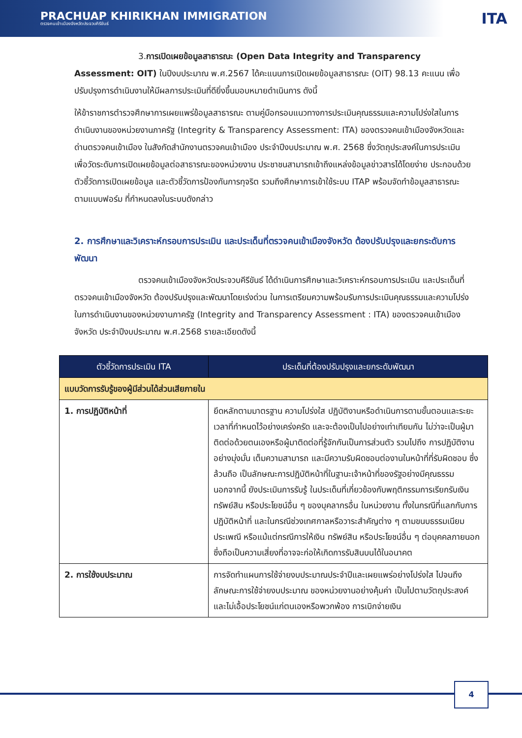PRACHUAP KHIRIKHAN IMMIGRATION
ตรวจคนเข้าเมืองจังหวัดประจวบคีรีขันธ์
ITA
3.การเปิดเผยข้อมูลสาธารณะ (Open Data Integrity and Transparency Assessment: OIT) ในปีงบประมาณ พ.ศ.2567 ได้คะแนนการเปิดเผยข้อมูลสาธารณะ (OIT) 98.13 คะแนน เพื่อปรับปรุงการดำเนินงานให้มีผลการประเมินที่ดียิ่งขึ้นมอบหมายดำเนินการ ดังนี้
ให้ข้าราชการตำรวจศึกษาการเผยแพร่ข้อมูลสาธารณะ ตามคู่มือกรอบแนวทางการประเมินคุณธรรมและความโปร่งใสในการดำเนินงานของหน่วยงานภาครัฐ (Integrity & Transparency Assessment: ITA) ของตรวจคนเข้าเมืองจังหวัดและด่านตรวจคนเข้าเมือง ในสังกัดสำนักงานตรวจคนเข้าเมือง ประจำปีงบประมาณ พ.ศ. 2568 ซึ่งวัตถุประสงค์ในการประเมินเพื่อวัดระดับการเปิดเผยข้อมูลต่อสาธารณะของหน่วยงาน ประชาชนสามารถเข้าถึงแหล่งข้อมูลข่าวสารได้โดยง่าย ประกอบด้วยตัวชี้วัดการเปิดเผยข้อมูล และตัวชี้วัดการป้องกันการทุจริต รวมถึงศึกษาการเข้าใช้ระบบ ITAP พร้อมจัดทำข้อมูลสาธารณะตามแบบฟอร์ม ที่กำหนดลงในระบบดังกล่าว
2. การศึกษาและวิเคราะห์กรอบการประเมิน และประเด็นที่ตรวจคนเข้าเมืองจังหวัด ต้องปรับปรุงและยกระดับการพัฒนา
ตรวจคนเข้าเมืองจังหวัดประจวบคีรีขันธ์ ได้ดำเนินการศึกษาและวิเคราะห์กรอบการประเมิน และประเด็นที่ตรวจคนเข้าเมืองจังหวัด ต้องปรับปรุงและพัฒนาโดยเร่งด่วน ในการเตรียมความพร้อมรับการประเมินคุณธรรมและความโปร่ง ในการดำเนินงานของหน่วยงานภาครัฐ (Integrity and Transparency Assessment : ITA) ของตรวจคนเข้าเมืองจังหวัด ประจำปีงบประมาณ พ.ศ.2568 รายละเอียดดังนี้
| ตัวชี้วัดการประเมิน ITA | ประเด็นที่ต้องปรับปรุงและยกระดับพัฒนา |
| --- | --- |
| แบบวัดการรับรู้ของผู้มีส่วนได้ส่วนเสียภายใน | |
| 1. การปฏิบัติหน้าที่ | ยึดหลักตามมาตรฐาน ความโปร่งใส ปฏิบัติงานหรือดำเนินการตามขั้นตอนและระยะเวลาที่กำหนดไว้อย่างเคร่งครัด และจะต้องเป็นไปอย่างเท่าเทียมกัน ไม่ว่าจะเป็นผู้มาติดต่อด้วยตนเองหรือผู้มาติดต่อที่รู้จักกันเป็นการส่วนตัว รวมไปถึง การปฏิบัติงานอย่างมุ่งมั่น เต็มความสามารถ และมีความรับผิดชอบต่องานในหน้าที่ที่รับผิดชอบ ซึ่งล้วนถือ เป็นลักษณะการปฏิบัติหน้าที่ในฐานะเจ้าหน้าที่ของรัฐอย่างมีคุณธรรม นอกจากนี้ ยังประเมินการรับรู้ ในประเด็นที่เกี่ยวข้องกับพฤติกรรมการเรียกรับเงิน ทรัพย์สิน หรือประโยชน์อื่น ๆ ของบุคลากรอื่น ในหน่วยงาน ทั้งในกรณีที่แลกกับการปฏิบัติหน้าที่ และในกรณีช่วงเทศกาลหรือวาระสำคัญต่าง ๆ ตามขนบธรรมเนียมประเพณี หรือแม้แต่กรณีการให้เงิน ทรัพย์สิน หรือประโยชน์อื่น ๆ ต่อบุคคลภายนอก ซึ่งถือเป็นความเสี่ยงที่อาจจะก่อให้เกิดการรับสินบนได้ในอนาคต |
| 2. การใช้งบประมาณ | การจัดทำแผนการใช้จ่ายงบประมาณประจำปีและเผยแพร่อย่างโปร่งใส ไปจนถึงลักษณะการใช้จ่ายงบประมาณ ของหน่วยงานอย่างคุ้มค่า เป็นไปตามวัตถุประสงค์ และไม่เอื้อประโยชน์แก่ตนเองหรือพวกพ้อง การเบิกจ่ายเงิน |
4